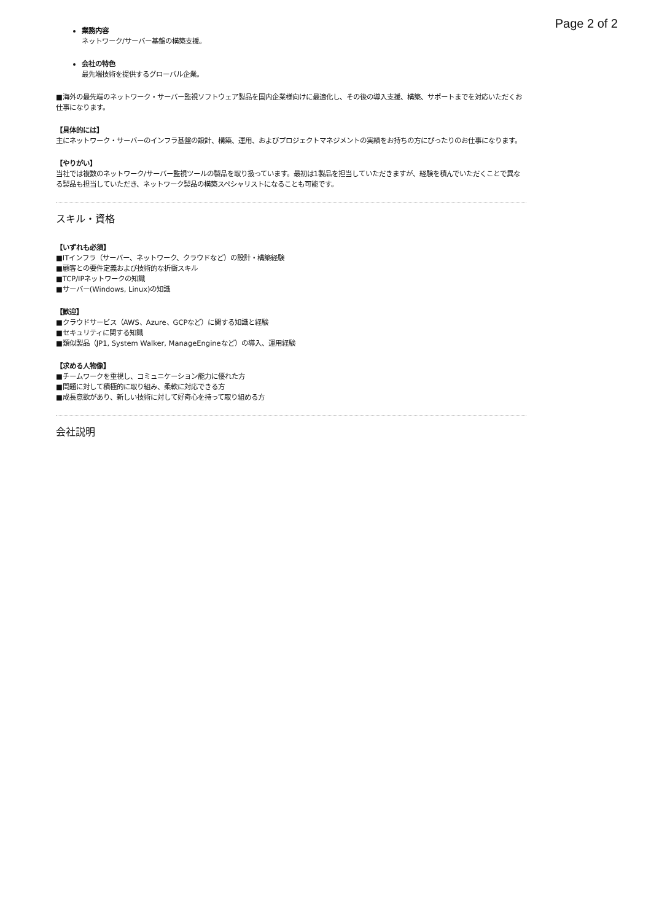Page 2 of 2
業務内容
ネットワーク/サーバー基盤の構築支援。
会社の特色
最先端技術を提供するグローバル企業。
■海外の最先端のネットワーク・サーバー監視ソフトウェア製品を国内企業様向けに最適化し、その後の導入支援、構築、サポートまでを対応いただくお仕事になります。
【具体的には】
主にネットワーク・サーバーのインフラ基盤の設計、構築、運用、およびプロジェクトマネジメントの実績をお持ちの方にぴったりのお仕事になります。
【やりがい】
当社では複数のネットワーク/サーバー監視ツールの製品を取り扱っています。最初は1製品を担当していただきますが、経験を積んでいただくことで異なる製品も担当していただき、ネットワーク製品の構築スペシャリストになることも可能です。
スキル・資格
【いずれも必須】
■ITインフラ（サーバー、ネットワーク、クラウドなど）の設計・構築経験
■顧客との要件定義および技術的な折衝スキル
■TCP/IPネットワークの知識
■サーバー(Windows, Linux)の知識
【歓迎】
■クラウドサービス（AWS、Azure、GCPなど）に関する知識と経験
■セキュリティに関する知識
■類似製品（JP1, System Walker, ManageEngineなど）の導入、運用経験
【求める人物像】
■チームワークを重視し、コミュニケーション能力に優れた方
■問題に対して積極的に取り組み、柔軟に対応できる方
■成長意欲があり、新しい技術に対して好奇心を持って取り組める方
会社説明